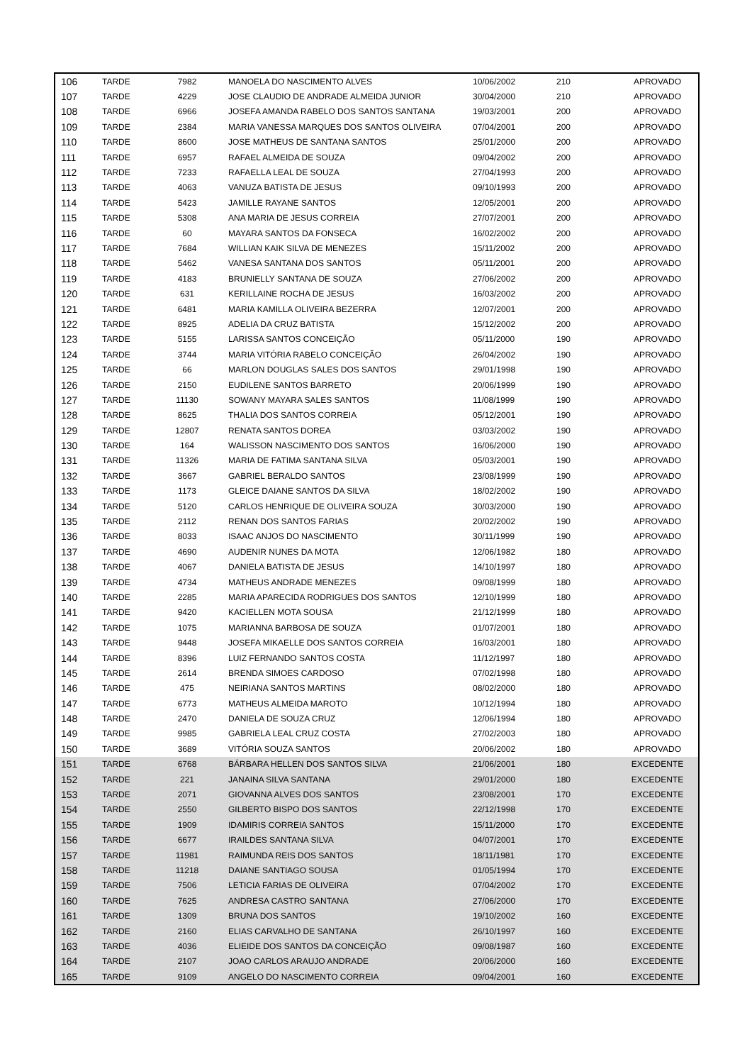| 106 | TARDE | 7982 | MANOELA DO NASCIMENTO ALVES | 10/06/2002 | 210 | APROVADO |
| 107 | TARDE | 4229 | JOSE CLAUDIO DE ANDRADE ALMEIDA JUNIOR | 30/04/2000 | 210 | APROVADO |
| 108 | TARDE | 6966 | JOSEFA AMANDA RABELO DOS SANTOS SANTANA | 19/03/2001 | 200 | APROVADO |
| 109 | TARDE | 2384 | MARIA VANESSA MARQUES DOS SANTOS OLIVEIRA | 07/04/2001 | 200 | APROVADO |
| 110 | TARDE | 8600 | JOSE MATHEUS DE SANTANA SANTOS | 25/01/2000 | 200 | APROVADO |
| 111 | TARDE | 6957 | RAFAEL ALMEIDA DE SOUZA | 09/04/2002 | 200 | APROVADO |
| 112 | TARDE | 7233 | RAFAELLA LEAL DE SOUZA | 27/04/1993 | 200 | APROVADO |
| 113 | TARDE | 4063 | VANUZA BATISTA DE JESUS | 09/10/1993 | 200 | APROVADO |
| 114 | TARDE | 5423 | JAMILLE RAYANE SANTOS | 12/05/2001 | 200 | APROVADO |
| 115 | TARDE | 5308 | ANA MARIA DE JESUS CORREIA | 27/07/2001 | 200 | APROVADO |
| 116 | TARDE | 60 | MAYARA SANTOS DA FONSECA | 16/02/2002 | 200 | APROVADO |
| 117 | TARDE | 7684 | WILLIAN KAIK SILVA DE MENEZES | 15/11/2002 | 200 | APROVADO |
| 118 | TARDE | 5462 | VANESA SANTANA DOS SANTOS | 05/11/2001 | 200 | APROVADO |
| 119 | TARDE | 4183 | BRUNIELLY SANTANA DE SOUZA | 27/06/2002 | 200 | APROVADO |
| 120 | TARDE | 631 | KERILLAINE ROCHA DE JESUS | 16/03/2002 | 200 | APROVADO |
| 121 | TARDE | 6481 | MARIA KAMILLA OLIVEIRA BEZERRA | 12/07/2001 | 200 | APROVADO |
| 122 | TARDE | 8925 | ADELIA DA CRUZ BATISTA | 15/12/2002 | 200 | APROVADO |
| 123 | TARDE | 5155 | LARISSA SANTOS CONCEIÇÃO | 05/11/2000 | 190 | APROVADO |
| 124 | TARDE | 3744 | MARIA VITÓRIA RABELO CONCEIÇÃO | 26/04/2002 | 190 | APROVADO |
| 125 | TARDE | 66 | MARLON DOUGLAS SALES DOS SANTOS | 29/01/1998 | 190 | APROVADO |
| 126 | TARDE | 2150 | EUDILENE SANTOS BARRETO | 20/06/1999 | 190 | APROVADO |
| 127 | TARDE | 11130 | SOWANY MAYARA SALES SANTOS | 11/08/1999 | 190 | APROVADO |
| 128 | TARDE | 8625 | THALIA DOS SANTOS CORREIA | 05/12/2001 | 190 | APROVADO |
| 129 | TARDE | 12807 | RENATA SANTOS DOREA | 03/03/2002 | 190 | APROVADO |
| 130 | TARDE | 164 | WALISSON NASCIMENTO DOS SANTOS | 16/06/2000 | 190 | APROVADO |
| 131 | TARDE | 11326 | MARIA DE FATIMA SANTANA SILVA | 05/03/2001 | 190 | APROVADO |
| 132 | TARDE | 3667 | GABRIEL BERALDO SANTOS | 23/08/1999 | 190 | APROVADO |
| 133 | TARDE | 1173 | GLEICE DAIANE SANTOS DA SILVA | 18/02/2002 | 190 | APROVADO |
| 134 | TARDE | 5120 | CARLOS HENRIQUE DE OLIVEIRA SOUZA | 30/03/2000 | 190 | APROVADO |
| 135 | TARDE | 2112 | RENAN DOS SANTOS FARIAS | 20/02/2002 | 190 | APROVADO |
| 136 | TARDE | 8033 | ISAAC ANJOS DO NASCIMENTO | 30/11/1999 | 190 | APROVADO |
| 137 | TARDE | 4690 | AUDENIR NUNES DA MOTA | 12/06/1982 | 180 | APROVADO |
| 138 | TARDE | 4067 | DANIELA BATISTA DE JESUS | 14/10/1997 | 180 | APROVADO |
| 139 | TARDE | 4734 | MATHEUS ANDRADE MENEZES | 09/08/1999 | 180 | APROVADO |
| 140 | TARDE | 2285 | MARIA APARECIDA RODRIGUES DOS SANTOS | 12/10/1999 | 180 | APROVADO |
| 141 | TARDE | 9420 | KACIELLEN MOTA SOUSA | 21/12/1999 | 180 | APROVADO |
| 142 | TARDE | 1075 | MARIANNA BARBOSA DE SOUZA | 01/07/2001 | 180 | APROVADO |
| 143 | TARDE | 9448 | JOSEFA MIKAELLE DOS SANTOS CORREIA | 16/03/2001 | 180 | APROVADO |
| 144 | TARDE | 8396 | LUIZ FERNANDO SANTOS COSTA | 11/12/1997 | 180 | APROVADO |
| 145 | TARDE | 2614 | BRENDA SIMOES CARDOSO | 07/02/1998 | 180 | APROVADO |
| 146 | TARDE | 475 | NEIRIANA SANTOS MARTINS | 08/02/2000 | 180 | APROVADO |
| 147 | TARDE | 6773 | MATHEUS ALMEIDA MAROTO | 10/12/1994 | 180 | APROVADO |
| 148 | TARDE | 2470 | DANIELA DE SOUZA CRUZ | 12/06/1994 | 180 | APROVADO |
| 149 | TARDE | 9985 | GABRIELA LEAL CRUZ COSTA | 27/02/2003 | 180 | APROVADO |
| 150 | TARDE | 3689 | VITÓRIA SOUZA SANTOS | 20/06/2002 | 180 | APROVADO |
| 151 | TARDE | 6768 | BÁRBARA HELLEN DOS SANTOS SILVA | 21/06/2001 | 180 | EXCEDENTE |
| 152 | TARDE | 221 | JANAINA SILVA SANTANA | 29/01/2000 | 180 | EXCEDENTE |
| 153 | TARDE | 2071 | GIOVANNA ALVES DOS SANTOS | 23/08/2001 | 170 | EXCEDENTE |
| 154 | TARDE | 2550 | GILBERTO BISPO DOS SANTOS | 22/12/1998 | 170 | EXCEDENTE |
| 155 | TARDE | 1909 | IDAMIRIS CORREIA SANTOS | 15/11/2000 | 170 | EXCEDENTE |
| 156 | TARDE | 6677 | IRAILDES SANTANA SILVA | 04/07/2001 | 170 | EXCEDENTE |
| 157 | TARDE | 11981 | RAIMUNDA REIS DOS SANTOS | 18/11/1981 | 170 | EXCEDENTE |
| 158 | TARDE | 11218 | DAIANE SANTIAGO SOUSA | 01/05/1994 | 170 | EXCEDENTE |
| 159 | TARDE | 7506 | LETICIA FARIAS DE OLIVEIRA | 07/04/2002 | 170 | EXCEDENTE |
| 160 | TARDE | 7625 | ANDRESA CASTRO SANTANA | 27/06/2000 | 170 | EXCEDENTE |
| 161 | TARDE | 1309 | BRUNA DOS SANTOS | 19/10/2002 | 160 | EXCEDENTE |
| 162 | TARDE | 2160 | ELIAS CARVALHO DE SANTANA | 26/10/1997 | 160 | EXCEDENTE |
| 163 | TARDE | 4036 | ELIEIDE DOS SANTOS DA CONCEIÇÃO | 09/08/1987 | 160 | EXCEDENTE |
| 164 | TARDE | 2107 | JOAO CARLOS ARAUJO ANDRADE | 20/06/2000 | 160 | EXCEDENTE |
| 165 | TARDE | 9109 | ANGELO DO NASCIMENTO CORREIA | 09/04/2001 | 160 | EXCEDENTE |